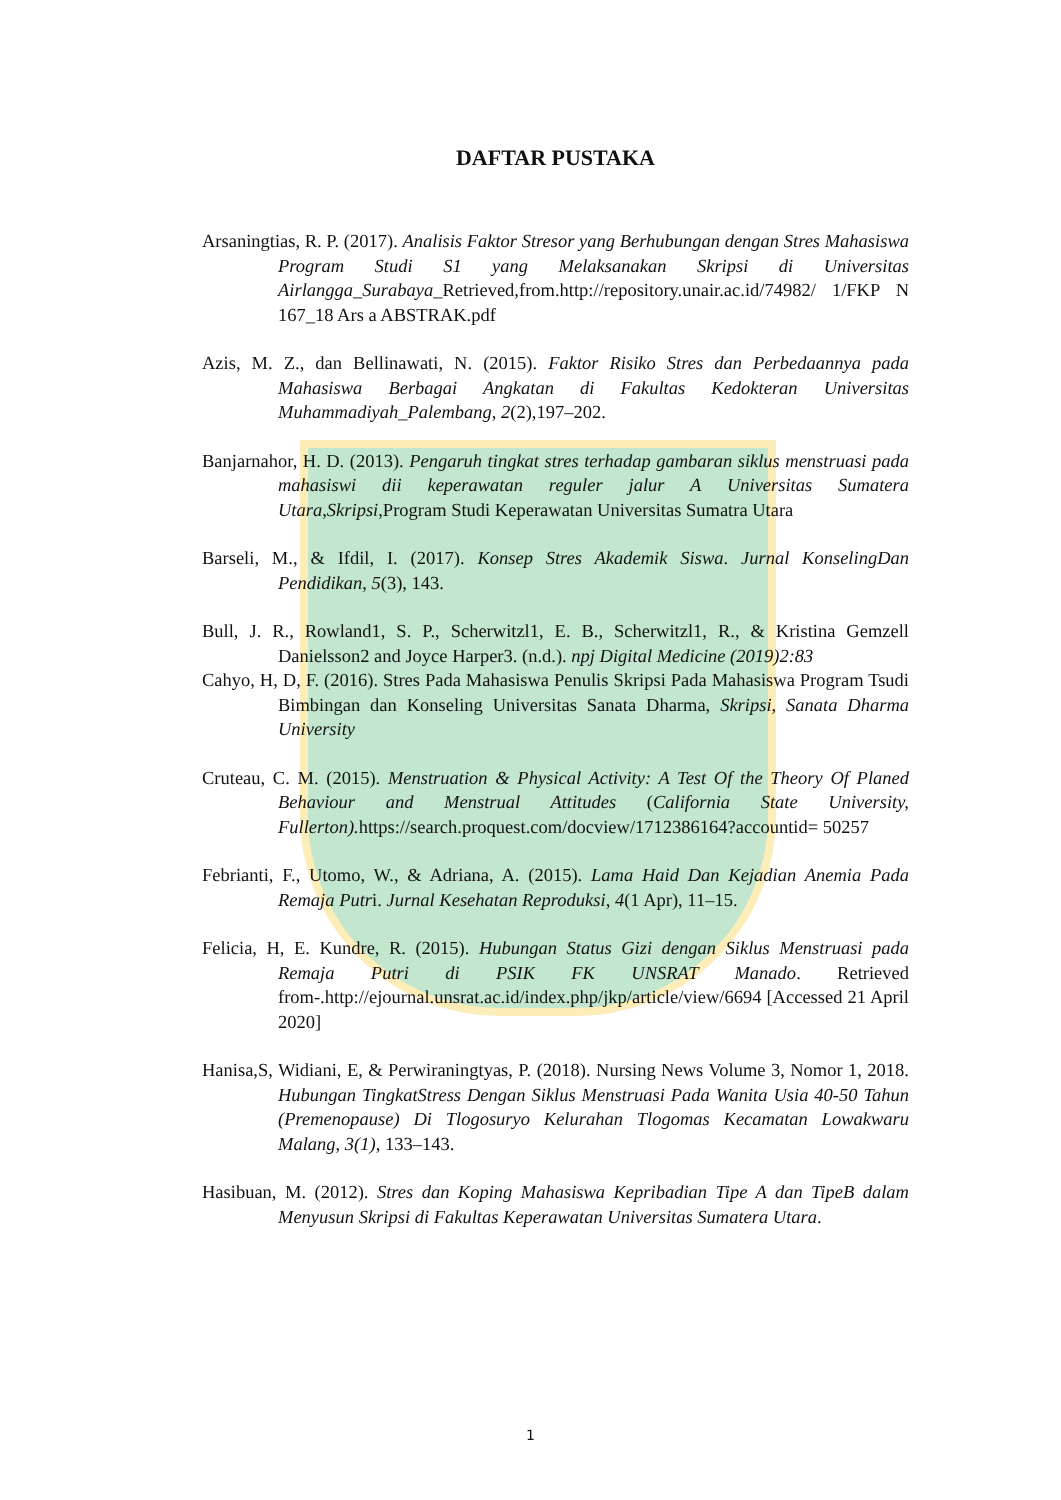DAFTAR PUSTAKA
Arsaningtias, R. P. (2017). Analisis Faktor Stresor yang Berhubungan dengan Stres Mahasiswa Program Studi S1 yang Melaksanakan Skripsi di Universitas Airlangga_Surabaya_Retrieved,from.http://repository.unair.ac.id/74982/ 1/FKP N 167_18 Ars a ABSTRAK.pdf
Azis, M. Z., dan Bellinawati, N. (2015). Faktor Risiko Stres dan Perbedaannya pada Mahasiswa Berbagai Angkatan di Fakultas Kedokteran Universitas Muhammadiyah_Palembang, 2(2),197–202.
Banjarnahor, H. D. (2013). Pengaruh tingkat stres terhadap gambaran siklus menstruasi pada mahasiswi dii keperawatan reguler jalur A Universitas Sumatera Utara,Skripsi,Program Studi Keperawatan Universitas Sumatra Utara
Barseli, M., & Ifdil, I. (2017). Konsep Stres Akademik Siswa. Jurnal KonselingDan Pendidikan, 5(3), 143.
Bull, J. R., Rowland1, S. P., Scherwitzl1, E. B., Scherwitzl1, R., & Kristina Gemzell Danielsson2 and Joyce Harper3. (n.d.). npj Digital Medicine (2019)2:83
Cahyo, H, D, F. (2016). Stres Pada Mahasiswa Penulis Skripsi Pada Mahasiswa Program Tsudi Bimbingan dan Konseling Universitas Sanata Dharma, Skripsi, Sanata Dharma University
Cruteau, C. M. (2015). Menstruation & Physical Activity: A Test Of the Theory Of Planed Behaviour and Menstrual Attitudes (California State University, Fullerton). https://search.proquest.com/docview/1712386164?accountid= 50257
Febrianti, F., Utomo, W., & Adriana, A. (2015). Lama Haid Dan Kejadian Anemia Pada Remaja Putri. Jurnal Kesehatan Reproduksi, 4(1 Apr), 11–15.
Felicia, H, E. Kundre, R. (2015). Hubungan Status Gizi dengan Siklus Menstruasi pada Remaja Putri di PSIK FK UNSRAT Manado. Retrieved from-.http://ejournal.unsrat.ac.id/index.php/jkp/article/view/6694 [Accessed 21 April 2020]
Hanisa,S, Widiani, E, & Perwiraningtyas, P. (2018). Nursing News Volume 3, Nomor 1, 2018. Hubungan TingkatStress Dengan Siklus Menstruasi Pada Wanita Usia 40-50 Tahun (Premenopause) Di Tlogosuryo Kelurahan Tlogomas Kecamatan Lowakwaru Malang, 3(1), 133–143.
Hasibuan, M. (2012). Stres dan Koping Mahasiswa Kepribadian Tipe A dan TipeB dalam Menyusun Skripsi di Fakultas Keperawatan Universitas Sumatera Utara.
1